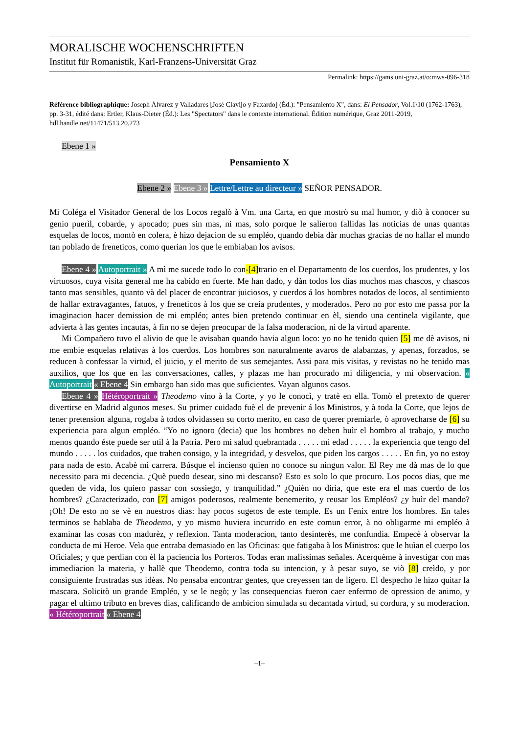MORALISCHE WOCHENSCHRIFTEN
Institut für Romanistik, Karl-Franzens-Universität Graz
Permalink: https://gams.uni-graz.at/o:mws-096-318
Référence bibliographique: Joseph Álvarez y Valladares [José Clavijo y Faxardo] (Éd.): "Pensamiento X", dans: El Pensador, Vol.1\10 (1762-1763), pp. 3-31, édité dans: Ertler, Klaus-Dieter (Éd.): Les "Spectators" dans le contexte international. Édition numérique, Graz 2011-2019, hdl.handle.net/11471/513.20.273
Ebene 1 »
Pensamiento X
Ebene 2 » Ebene 3 » Lettre/Lettre au directeur » SEÑOR PENSADOR.
Mi Coléga el Visitador General de los Locos regalò à Vm. una Carta, en que mostrò su mal humor, y diò à conocer su genio puerìl, cobarde, y apocado; pues sin mas, ni mas, solo porque le salieron fallidas las noticias de unas quantas esquelas de locos, montò en colera, è hizo dejacion de su empléo, quando debia dàr muchas gracias de no hallar el mundo tan poblado de freneticos, como querian los que le embiaban los avisos.
Ebene 4 » Autoportrait » A mì me sucede todo lo con-[4] trario en el Departamento de los cuerdos, los prudentes, y los virtuosos, cuya visita general me ha cabido en fuerte. Me han dado, y dàn todos los dias muchos mas chascos, y chascos tanto mas sensibles, quanto và del placer de encontrar juiciosos, y cuerdos á los hombres notados de locos, al sentimiento de hallar extravagantes, fatuos, y freneticos à los que se creía prudentes, y moderados. Pero no por esto me passa por la imaginacion hacer demission de mi empléo; antes bien pretendo continuar en èl, siendo una centinela vigilante, que advierta à las gentes incautas, à fin no se dejen preocupar de la falsa moderacion, ni de la virtud aparente.
Mi Compañero tuvo el alivio de que le avisaban quando havia algun loco: yo no he tenido quien [5] me dè avisos, ni me embie esquelas relativas à los cuerdos. Los hombres son naturalmente avaros de alabanzas, y apenas, forzados, se reducen à confessar la virtud, el juicio, y el merito de sus semejantes. Assi para mis visitas, y revistas no he tenido mas auxilios, que los que en las conversaciones, calles, y plazas me han procurado mi diligencia, y mi observacion. « Autoportrait « Ebene 4 Sin embargo han sido mas que suficientes. Vayan algunos casos.
Ebene 4 » Hétéroportrait » Theodemo vino à la Corte, y yo le conocì, y tratè en ella. Tomò el pretexto de querer divertirse en Madrid algunos meses. Su primer cuidado fuè el de prevenir á los Ministros, y à toda la Corte, que lejos de tener pretension alguna, rogaba à todos olvidassen su corto merito, en caso de querer premiarle, ò aprovecharse de [6] su experiencia para algun empléo. “Yo no ignoro (decia) que los hombres no deben huìr el hombro al trabajo, y mucho menos quando éste puede ser util à la Patria. Pero mi salud quebrantada . . . . . mi edad . . . . . la experiencia que tengo del mundo . . . . . los cuidados, que trahen consigo, y la integridad, y desvelos, que piden los cargos . . . . . En fin, yo no estoy para nada de esto. Acabè mi carrera. Búsque el incienso quien no conoce su ningun valor. El Rey me dà mas de lo que necessito para mi decencia. ¿Què puedo desear, sino mi descanso? Esto es solo lo que procuro. Los pocos dias, que me queden de vida, los quiero passar con sossiego, y tranquilidad.” ¿Quièn no dirìa, que este era el mas cuerdo de los hombres? ¿Caracterizado, con [7] amigos poderosos, realmente benemerito, y reusar los Empléos? ¿y huìr del mando? ¡Oh! De esto no se vè en nuestros dias: hay pocos sugetos de este temple. Es un Fenix entre los hombres. En tales terminos se hablaba de Theodemo, y yo mismo huviera incurrido en este comun error, à no obligarme mi empléo à examinar las cosas con madurèz, y reflexion. Tanta moderacion, tanto desinterès, me confundia. Empecè à observar la conducta de mi Heroe. Veìa que entraba demasiado en las Oficinas: que fatigaba à los Ministros: que le huìan el cuerpo los Oficiales; y que perdian con èl la paciencia los Porteros. Todas eran malissimas señales. Acerquème à investigar con mas immediacion la materia, y hallè que Theodemo, contra toda su intencion, y à pesar suyo, se viò [8] creìdo, y por consiguiente frustradas sus idèas. No pensaba encontrar gentes, que creyessen tan de ligero. El despecho le hizo quitar la mascara. Solicitò un grande Empléo, y se le negò; y las consequencias fueron caer enfermo de opression de animo, y pagar el ultimo tributo en breves dias, calificando de ambicion simulada su decantada virtud, su cordura, y su moderacion. « Hétéroportrait « Ebene 4
–1–